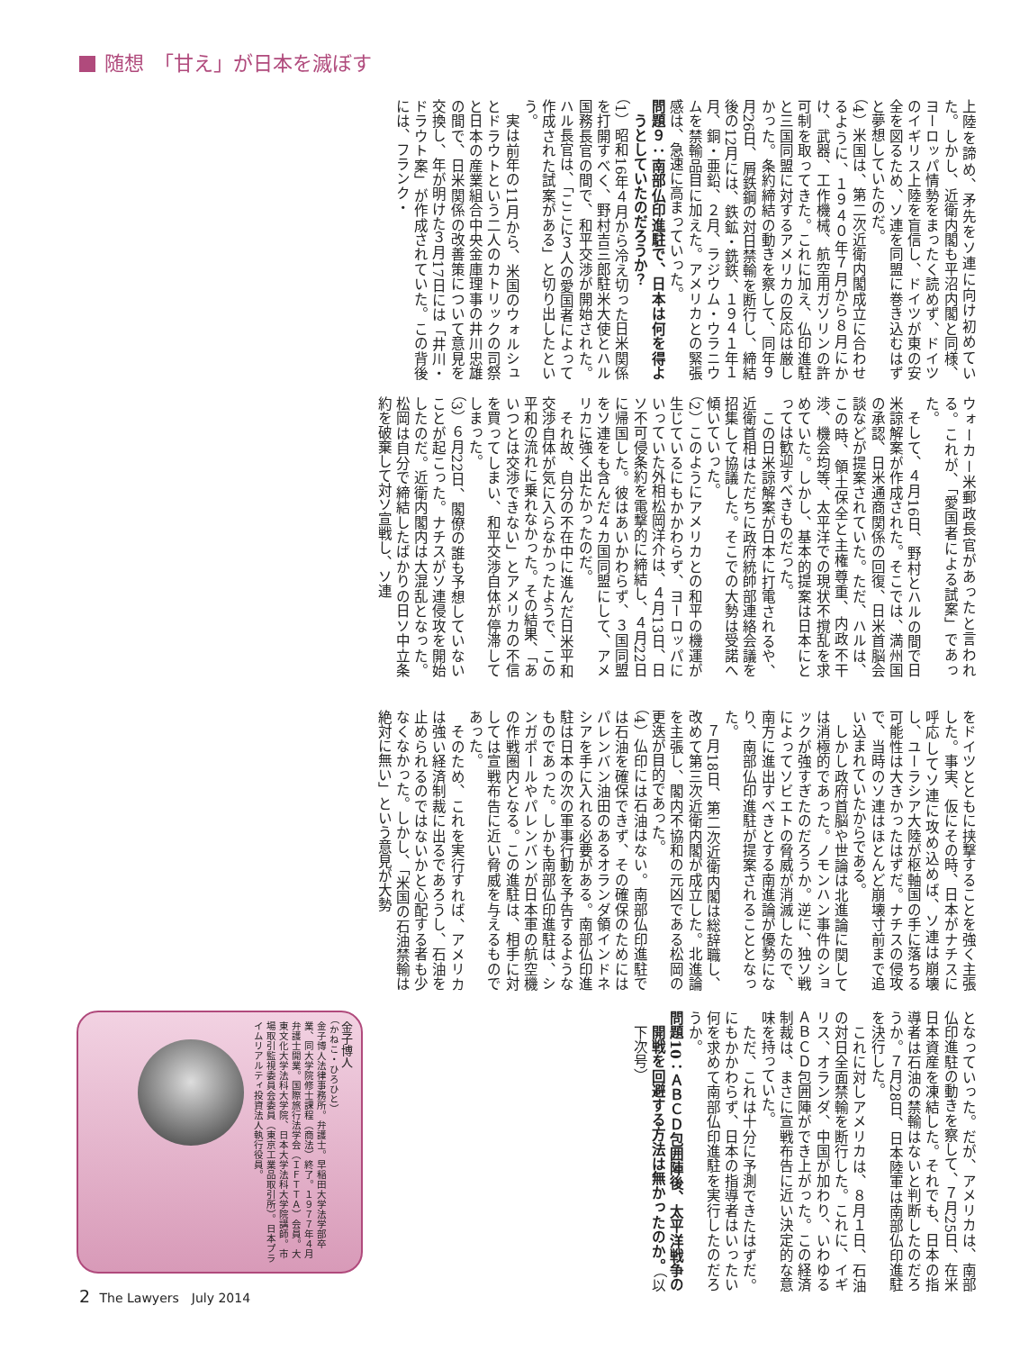随想　「甘え」が日本を滅ぼす
上陸を諦め、矛先をソ連に向け初めていた。しかし、近衛内閣も平沼内閣と同様、ヨーロッパ情勢をまったく読めず、ドイツのイギリス上陸を盲信し、ドイツが東の安全を図るため、ソ連を同盟に巻き込むはずと夢想していたのだ。
（4）米国は、第二次近衛内閣成立に合わせるように、１９４０年７月から８月にかけ、武器、工作機械、航空用ガソリンの許可制を取ってきた。これに加え、仏印進駐と三国同盟に対するアメリカの反応は厳しかった。条約締結の動きを察して、同年９月26日、屑鉄鋼の対日禁輸を断行し、締結後の12月には、鉄鉱・銑鉄、１９４１年１月、銅・亜鉛、２月、ラジウム・ウラニウムを禁輸品目に加えた。アメリカとの緊張感は、急速に高まっていった。
問題９：南部仏印進駐で、日本は何を得ようとしていたのだろうか？
（1）昭和16年４月から冷え切った日米関係を打開すべく、野村吉三郎駐米大使とハル国務長官の間で、和平交渉が開始された。ハル長官は、「ここに３人の愛国者によって作成された試案がある」と切り出したという。
実は前年の11月から、米国のウォルシュとドラウトという二人のカトリックの司祭と日本の産業組合中央金庫理事の井川忠雄の間で、日米関係の改善策について意見を交換し、年が明けた３月17日には「井川・ドラウト案」が作成されていた。この背後には、フランク・
ウォーカー米郵政長官があったと言われる。これが、「愛国者による試案」であった。
そして、４月16日、野村とハルの間で日米諒解案が作成された。そこでは、満州国の承認、日米通商関係の回復、日米首脳会談などが提案されていた。ただ、ハルは、この時、領土保全と主権尊重、内政不干渉、機会均等、太平洋での現状不撹乱を求めていた。しかし、基本的提案は日本にとっては歓迎すべきものだった。
この日米諒解案が日本に打電されるや、近衛首相はただちに政府統帥部連絡会議を招集して協議した。そこでの大勢は受諾へ傾いていった。
（2）このようにアメリカとの和平の機運が生じているにもかかわらず、ヨーロッパにいっていた外相松岡洋介は、４月13日、日ソ不可侵条約を電撃的に締結し、４月22日に帰国した。彼はあいかわらず、３国同盟をソ連をも含んだ４カ国同盟にして、アメリカに強く出たかったのだ。
それ故、自分の不在中に進んだ日米平和交渉自体が気に入らなかったようで、この平和の流れに乗れなかった。その結果、「あいつとは交渉できない」とアメリカの不信を買ってしまい、和平交渉自体が停滞してしまった。
（3）６月22日、閣僚の誰も予想していないことが起こった。ナチスがソ連侵攻を開始したのだ。近衛内閣内は大混乱となった。松岡は自分で締結したばかりの日ソ中立条約を破棄して対ソ宣戦し、ソ連
をドイツとともに挟撃することを強く主張した。事実、仮にその時、日本がナチスに呼応してソ連に攻め込めば、ソ連は崩壊し、ユーラシア大陸が枢軸国の手に落ちる可能性は大きかったはずだ。ナチスの侵攻で、当時のソ連はほとんど崩壊寸前まで追い込まれていたからである。
しかし政府首脳や世論は北進論に関しては消極的であった。ノモンハン事件のショックが強すぎたのだろうか。逆に、独ソ戦によってソビエトの脅威が消滅したので、南方に進出すべきとする南進論が優勢になり、南部仏印進駐が提案されることとなった。
７月18日、第二次近衛内閣は総辞職し、改めて第三次近衛内閣が成立した。北進論を主張し、閣内不協和の元凶である松岡の更迭が目的であった。
（4）仏印には石油はない。南部仏印進駐では石油を確保できず、その確保のためにはパレンバン油田のあるオランダ領インドネシアを手に入れる必要がある。南部仏印進駐は日本の次の軍事行動を予告するようなものであった。しかも南部仏印進駐は、シンガポールやパレンバンが日本軍の航空機の作戦圏内となる。この進駐は、相手に対しては宣戦布告に近い脅威を与えるものであった。
そのため、これを実行すれば、アメリカは強い経済制裁に出るであろうし、石油を止められるのではないかと心配する者も少なくなかった。しかし、「米国の石油禁輸は絶対に無い」という意見が大勢
となっていった。だが、アメリカは、南部仏印進駐の動きを察して、７月25日、在米日本資産を凍結した。それでも、日本の指導者は石油の禁輸はないと判断したのだろうか。７月28日、日本陸軍は南部仏印進駐を決行した。
これに対しアメリカは、８月１日、石油の対日全面禁輸を断行した。これに、イギリス、オランダ、中国が加わり、いわゆるＡＢＣＤ包囲陣ができ上がった。この経済制裁は、まさに宣戦布告に近い決定的な意味を持っていた。
ただ、これは十分に予測できたはずだ。にもかかわらず、日本の指導者はいったい何を求めて南部仏印進駐を実行したのだろうか。
問題10：ＡＢＣＤ包囲陣後、太平洋戦争の開戦を回避する方法は無かったのか。（以下次号）
金子博人
（かねこ・ひろひと）
金子博人法律事務所。弁護士。早稲田大学法学部卒業、同大学院修士課程（商法）終了。１９７７年４月弁護士開業。国際旅行法学会（ＩＦＴＴＡ）会員。大東文化大学法科大学院、日本大学法科大学院講師。市場取引監視委員会委員（東京工業品取引所）。日本プライムリアルティ投資法人執行役員。
2 The Lawyers　July 2014